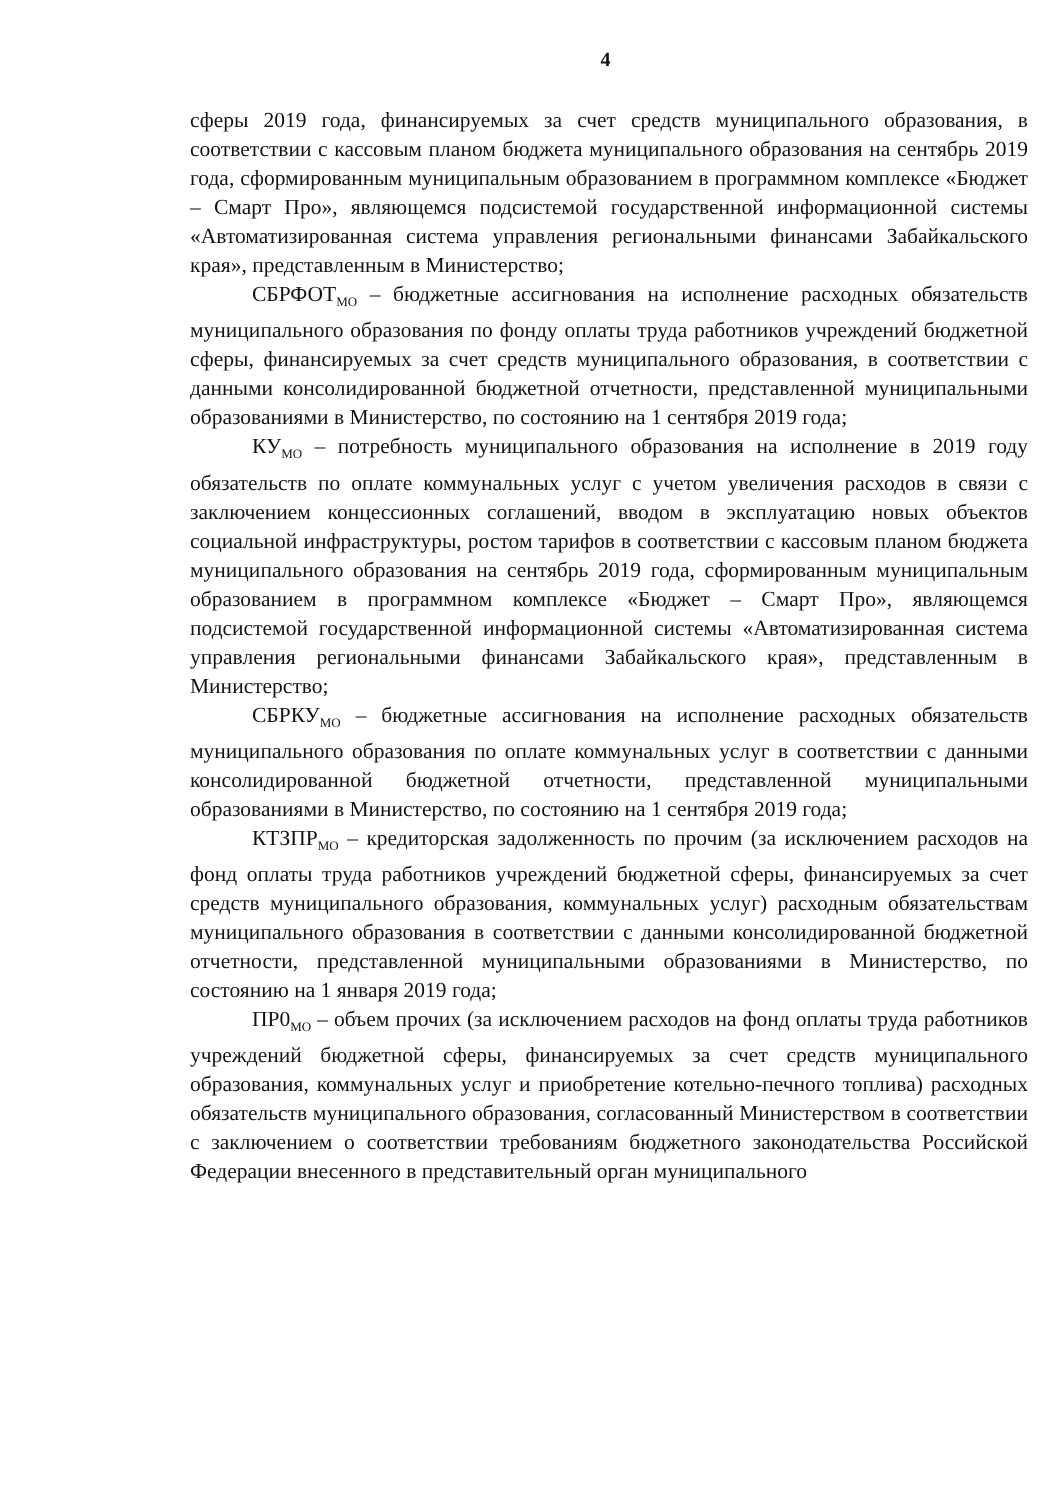4
сферы 2019 года, финансируемых за счет средств муниципального образования, в соответствии с кассовым планом бюджета муниципального образования на сентябрь 2019 года, сформированным муниципальным образованием в программном комплексе «Бюджет – Смарт Про», являющемся подсистемой государственной информационной системы «Автоматизированная система управления региональными финансами Забайкальского края», представленным в Министерство;
СБРФОТ<sub>МО</sub> – бюджетные ассигнования на исполнение расходных обязательств муниципального образования по фонду оплаты труда работников учреждений бюджетной сферы, финансируемых за счет средств муниципального образования, в соответствии с данными консолидированной бюджетной отчетности, представленной муниципальными образованиями в Министерство, по состоянию на 1 сентября 2019 года;
КУ<sub>МО</sub> – потребность муниципального образования на исполнение в 2019 году обязательств по оплате коммунальных услуг с учетом увеличения расходов в связи с заключением концессионных соглашений, вводом в эксплуатацию новых объектов социальной инфраструктуры, ростом тарифов в соответствии с кассовым планом бюджета муниципального образования на сентябрь 2019 года, сформированным муниципальным образованием в программном комплексе «Бюджет – Смарт Про», являющемся подсистемой государственной информационной системы «Автоматизированная система управления региональными финансами Забайкальского края», представленным в Министерство;
СБРКУ<sub>МО</sub> – бюджетные ассигнования на исполнение расходных обязательств муниципального образования по оплате коммунальных услуг в соответствии с данными консолидированной бюджетной отчетности, представленной муниципальными образованиями в Министерство, по состоянию на 1 сентября 2019 года;
КТЗПР<sub>МО</sub> – кредиторская задолженность по прочим (за исключением расходов на фонд оплаты труда работников учреждений бюджетной сферы, финансируемых за счет средств муниципального образования, коммунальных услуг) расходным обязательствам муниципального образования в соответствии с данными консолидированной бюджетной отчетности, представленной муниципальными образованиями в Министерство, по состоянию на 1 января 2019 года;
ПР0<sub>МО</sub> – объем прочих (за исключением расходов на фонд оплаты труда работников учреждений бюджетной сферы, финансируемых за счет средств муниципального образования, коммунальных услуг и приобретение котельно-печного топлива) расходных обязательств муниципального образования, согласованный Министерством в соответствии с заключением о соответствии требованиям бюджетного законодательства Российской Федерации внесенного в представительный орган муниципального